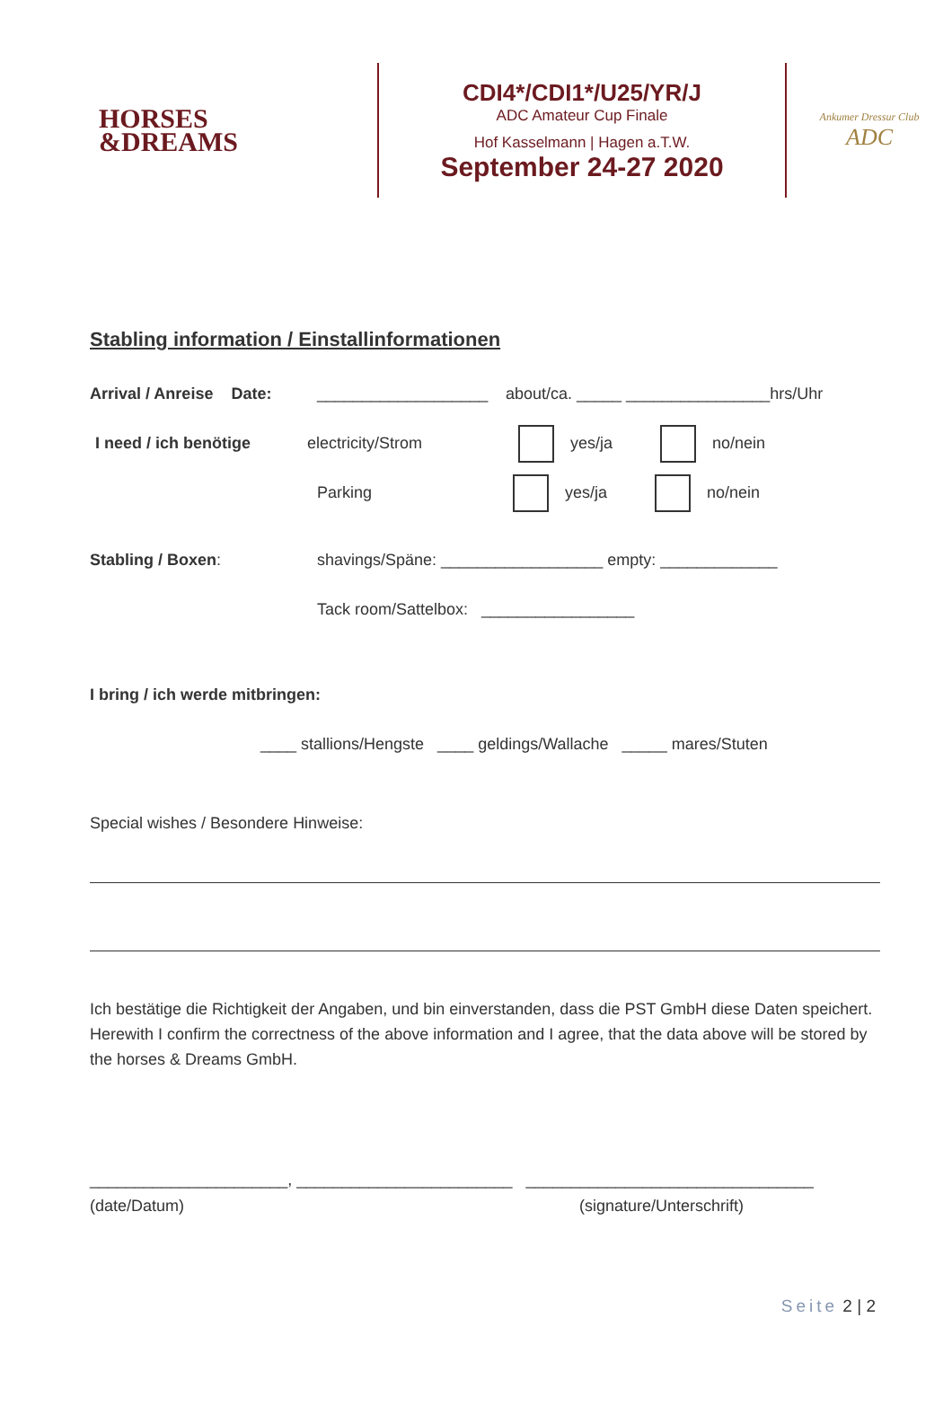HORSES
&DREAMS
CDI4*/CDI1*/U25/YR/J
ADC Amateur Cup Finale
Hof Kasselmann | Hagen a.T.W.
September 24-27 2020
Ankumer Dressur Club
ADC
Stabling information / Einstallinformationen
Arrival / Anreise Date: ___________________ about/ca. _____ ________________hrs/Uhr
I need / ich benötige electricity/Strom yes/ja no/nein
Parking yes/ja no/nein
Stabling / Boxen: shavings/Späne: __________________ empty: _____________
Tack room/Sattelbox: _________________
I bring / ich werde mitbringen:
____ stallions/Hengste ____ geldings/Wallache _____ mares/Stuten
Special wishes / Besondere Hinweise:
Ich bestätige die Richtigkeit der Angaben, und bin einverstanden, dass die PST GmbH diese Daten speichert.
Herewith I confirm the correctness of the above information and I agree, that the data above will be stored by the horses & Dreams GmbH.
______________________, ________________________ ________________________________
(date/Datum) (signature/Unterschrift)
Seite 2 | 2